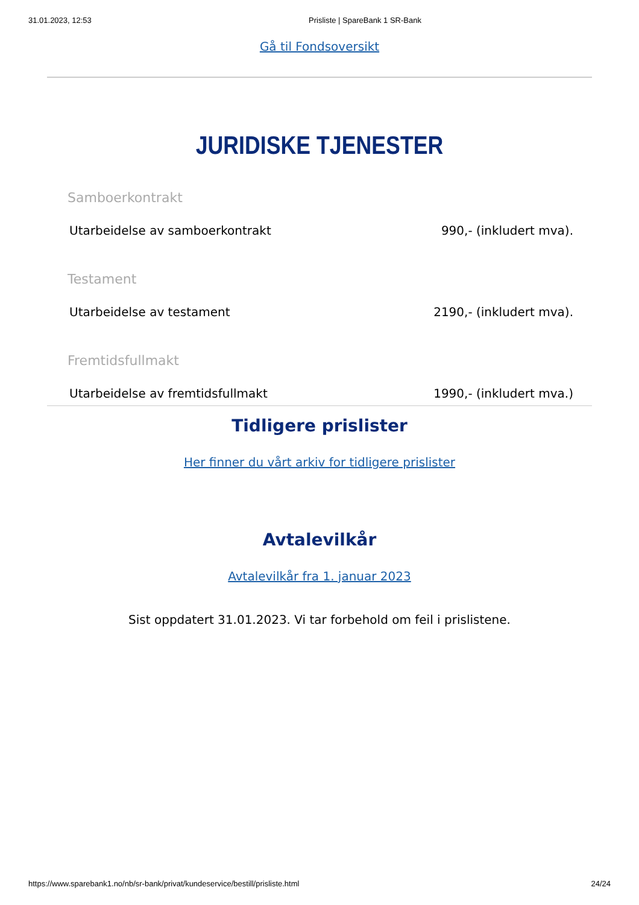31.01.2023, 12:53 Prisliste | SpareBank 1 SR-Bank
Gå til Fondsoversikt
JURIDISKE TJENESTER
Samboerkontrakt
Utarbeidelse av samboerkontrakt 990,- (inkludert mva).
Testament
Utarbeidelse av testament 2190,- (inkludert mva).
Fremtidsfullmakt
Utarbeidelse av fremtidsfullmakt 1990,- (inkludert mva.)
Tidligere prislister
Her finner du vårt arkiv for tidligere prislister
Avtalevilkår
Avtalevilkår fra 1. januar 2023
Sist oppdatert 31.01.2023. Vi tar forbehold om feil i prislistene.
https://www.sparebank1.no/nb/sr-bank/privat/kundeservice/bestill/prisliste.html 24/24